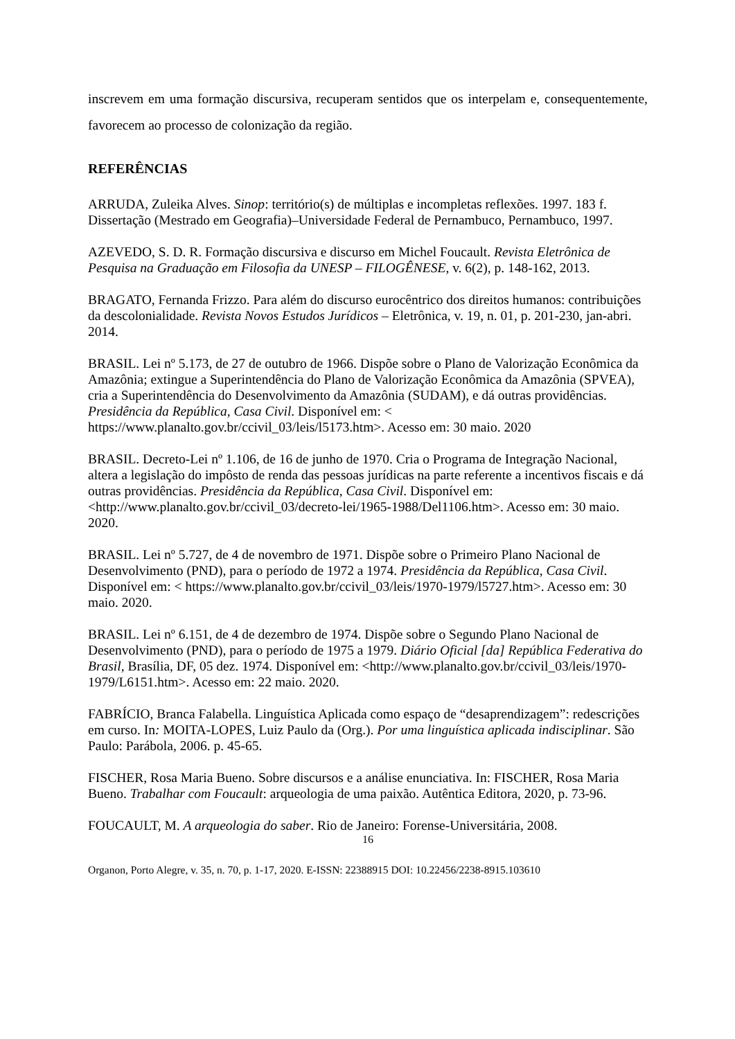inscrevem em uma formação discursiva, recuperam sentidos que os interpelam e, consequentemente, favorecem ao processo de colonização da região.
REFERÊNCIAS
ARRUDA, Zuleika Alves. Sinop: território(s) de múltiplas e incompletas reflexões. 1997. 183 f. Dissertação (Mestrado em Geografia)–Universidade Federal de Pernambuco, Pernambuco, 1997.
AZEVEDO, S. D. R. Formação discursiva e discurso em Michel Foucault. Revista Eletrônica de Pesquisa na Graduação em Filosofia da UNESP – FILOGÊNESE, v. 6(2), p. 148-162, 2013.
BRAGATO, Fernanda Frizzo. Para além do discurso eurocêntrico dos direitos humanos: contribuições da descolonialidade. Revista Novos Estudos Jurídicos – Eletrônica, v. 19, n. 01, p. 201-230, jan-abri. 2014.
BRASIL. Lei nº 5.173, de 27 de outubro de 1966. Dispõe sobre o Plano de Valorização Econômica da Amazônia; extingue a Superintendência do Plano de Valorização Econômica da Amazônia (SPVEA), cria a Superintendência do Desenvolvimento da Amazônia (SUDAM), e dá outras providências. Presidência da República, Casa Civil. Disponível em: < https://www.planalto.gov.br/ccivil_03/leis/l5173.htm>. Acesso em: 30 maio. 2020
BRASIL. Decreto-Lei nº 1.106, de 16 de junho de 1970. Cria o Programa de Integração Nacional, altera a legislação do impôsto de renda das pessoas jurídicas na parte referente a incentivos fiscais e dá outras providências. Presidência da República, Casa Civil. Disponível em: <http://www.planalto.gov.br/ccivil_03/decreto-lei/1965-1988/Del1106.htm>. Acesso em: 30 maio. 2020.
BRASIL. Lei nº 5.727, de 4 de novembro de 1971. Dispõe sobre o Primeiro Plano Nacional de Desenvolvimento (PND), para o período de 1972 a 1974. Presidência da República, Casa Civil. Disponível em: < https://www.planalto.gov.br/ccivil_03/leis/1970-1979/l5727.htm>. Acesso em: 30 maio. 2020.
BRASIL. Lei nº 6.151, de 4 de dezembro de 1974. Dispõe sobre o Segundo Plano Nacional de Desenvolvimento (PND), para o período de 1975 a 1979. Diário Oficial [da] República Federativa do Brasil, Brasília, DF, 05 dez. 1974. Disponível em: <http://www.planalto.gov.br/ccivil_03/leis/1970-1979/L6151.htm>. Acesso em: 22 maio. 2020.
FABRÍCIO, Branca Falabella. Linguística Aplicada como espaço de “desaprendizagem”: redescrições em curso. In: MOITA-LOPES, Luiz Paulo da (Org.). Por uma linguística aplicada indisciplinar. São Paulo: Parábola, 2006. p. 45-65.
FISCHER, Rosa Maria Bueno. Sobre discursos e a análise enunciativa. In: FISCHER, Rosa Maria Bueno. Trabalhar com Foucault: arqueologia de uma paixão. Autêntica Editora, 2020, p. 73-96.
FOUCAULT, M. A arqueologia do saber. Rio de Janeiro: Forense-Universitária, 2008.
16
Organon, Porto Alegre, v. 35, n. 70, p. 1-17, 2020. E-ISSN: 22388915 DOI: 10.22456/2238-8915.103610